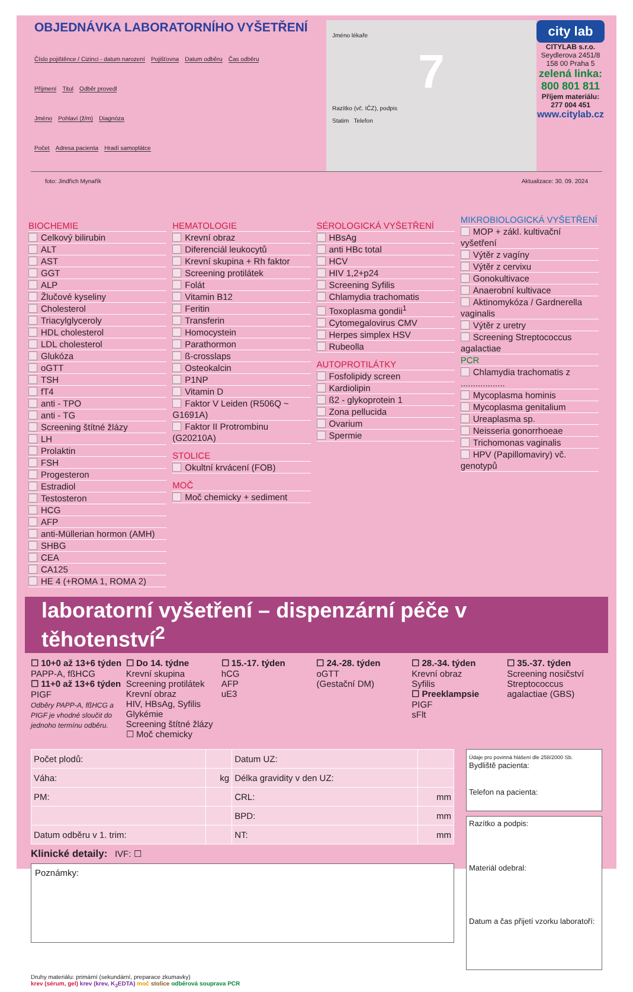OBJEDNÁVKA LABORATORNÍHO VYŠETŘENÍ
Číslo pojištěnce / Cizinci - datum narození Pojišťovna Datum odběru Čas odběru
Příjmení Titul Odběr provedl
Jméno Pohlaví (ž/m) Diagnóza
Počet Adresa pacienta Hradí samoplátce
Jméno lékaře
7
Razítko (vč. IČZ), podpis
Statim Telefon
city lab
CITYLAB s.r.o.
Seydlerova 2451/8
158 00 Praha 5
zelená linka: 800 801 811
Příjem materiálu: 277 004 451
www.citylab.cz
foto: Jindřich Mynařík Aktualizace: 30. 09. 2024
BIOCHEMIE
Celkový bilirubin
ALT
AST
GGT
ALP
Žlučové kyseliny
Cholesterol
Triacylglyceroly
HDL cholesterol
LDL cholesterol
Glukóza
oGTT
TSH
fT4
anti - TPO
anti - TG
Screening štítné žlázy
LH
Prolaktin
FSH
Progesteron
Estradiol
Testosteron
HCG
AFP
anti-Müllerian hormon (AMH)
SHBG
CEA
CA125
HE 4 (+ROMA 1, ROMA 2)
HEMATOLOGIE
Krevní obraz
Diferenciál leukocytů
Krevní skupina + Rh faktor
Screening protilátek
Folát
Vitamin B12
Feritin
Transferin
Homocystein
Parathormon
ß-crosslaps
Osteokalcin
P1NP
Vitamin D
Faktor V Leiden (R506Q ~ G1691A)
Faktor II Protrombinu (G20210A)
STOLICE
Okultní krvácení (FOB)
MOČ
Moč chemicky + sediment
SÉROLOGICKÁ VYŠETŘENÍ
HBsAg
anti HBc total
HCV
HIV 1,2+p24
Screening Syfilis
Chlamydia trachomatis
Toxoplasma gondii<sup>1</sup>
Cytomegalovirus CMV
Herpes simplex HSV
Rubeolla
AUTOPROTILÁTKY
Fosfolipidy screen
Kardiolipin
ß2 - glykoprotein 1
Zona pellucida
Ovarium
Spermie
MIKROBIOLOGICKÁ VYŠETŘENÍ
MOP + zákl. kultivační vyšetření
Výtěr z vagíny
Výtěr z cervixu
Gonokultivace
Anaerobní kultivace
Aktinomykóza / Gardnerella vaginalis
Výtěr z uretry
Screening Streptococcus agalactiae
PCR
Chlamydia trachomatis z ..................
Mycoplasma hominis
Mycoplasma genitalium
Ureaplasma sp.
Neisseria gonorrhoeae
Trichomonas vaginalis
HPV (Papillomaviry) vč. genotypů
laboratorní vyšetření – dispenzární péče v těhotenství<sup>2</sup>
☐ 10+0 až 13+6 týden
PAPP-A, fßHCG
☐ 11+0 až 13+6 týden
PIGF
Odběry PAPP-A, fßHCG a PIGF je vhodné sloučit do jednoho termínu odběru.
☐ Do 14. týdne
Krevní skupina
Screening protilátek
Krevní obraz
HIV, HBsAg, Syfilis
Glykémie
Screening štítné žlázy
☐ Moč chemicky
☐ 15.-17. týden
hCG
AFP
uE3
☐ 24.-28. týden
oGTT
(Gestační DM)
☐ 28.-34. týden
Krevní obraz
Syfilis
☐ Preeklampsie
PIGF
sFlt
☐ 35.-37. týden
Screening nosičství
Streptococcus agalactiae (GBS)
| Počet plodů: | | Datum UZ: | |
| Váha: | kg | Délka gravidity v den UZ: | |
| PM: | | CRL: | mm |
| | | BPD: | mm |
| Datum odběru v 1. trim: | | NT: | mm |
Klinické detaily: IVF: ☐
Poznámky:
Údaje pro povinná hlášení dle 258/2000 Sb.
Bydliště pacienta:
Telefon na pacienta:
Razítko a podpis:
Materiál odebral:
Datum a čas přijetí vzorku laboratoří:
Druhy materiálu: primární (sekundární, preparace zkumavky)
krev (sérum, gel) krev (krev, K<sub>3</sub>EDTA) moč stolice odběrová souprava PCR